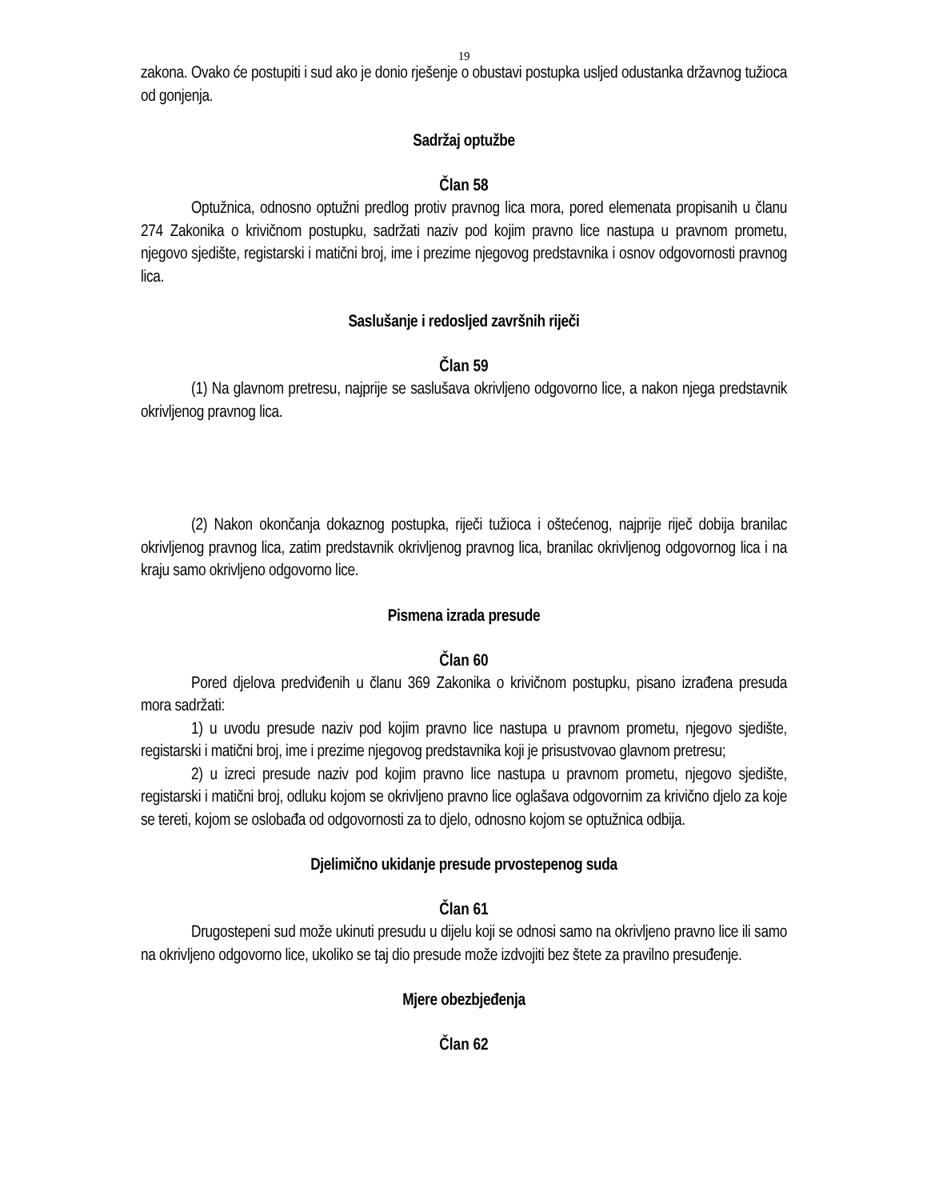19
zakona. Ovako će postupiti i sud ako je donio rješenje o obustavi postupka usljed odustanka državnog tužioca od gonjenja.
Sadržaj optužbe
Član 58
Optužnica, odnosno optužni predlog protiv pravnog lica mora, pored elemenata propisanih u članu 274 Zakonika o krivičnom postupku, sadržati naziv pod kojim pravno lice nastupa u pravnom prometu, njegovo sjedište, registarski i matični broj, ime i prezime njegovog predstavnika i osnov odgovornosti pravnog lica.
Saslušanje i redosljed završnih riječi
Član 59
(1) Na glavnom pretresu, najprije se saslušava okrivljeno odgovorno lice, a nakon njega predstavnik okrivljenog pravnog lica.
(2) Nakon okončanja dokaznog postupka, riječi tužioca i oštećenog, najprije riječ dobija branilac okrivljenog pravnog lica, zatim predstavnik okrivljenog pravnog lica, branilac okrivljenog odgovornog lica i na kraju samo okrivljeno odgovorno lice.
Pismena izrada presude
Član 60
Pored djelova predviđenih u članu 369 Zakonika o krivičnom postupku, pisano izrađena presuda mora sadržati:
1) u uvodu presude naziv pod kojim pravno lice nastupa u pravnom prometu, njegovo sjedište, registarski i matični broj, ime i prezime njegovog predstavnika koji je prisustvovao glavnom pretresu;
2) u izreci presude naziv pod kojim pravno lice nastupa u pravnom prometu, njegovo sjedište, registarski i matični broj, odluku kojom se okrivljeno pravno lice oglašava odgovornim za krivično djelo za koje se tereti, kojom se oslobađa od odgovornosti za to djelo, odnosno kojom se optužnica odbija.
Djelimično ukidanje presude prvostepenog suda
Član 61
Drugostepeni sud može ukinuti presudu u dijelu koji se odnosi samo na okrivljeno pravno lice ili samo na okrivljeno odgovorno lice, ukoliko se taj dio presude može izdvojiti bez štete za pravilno presuđenje.
Mjere obezbjeđenja
Član 62